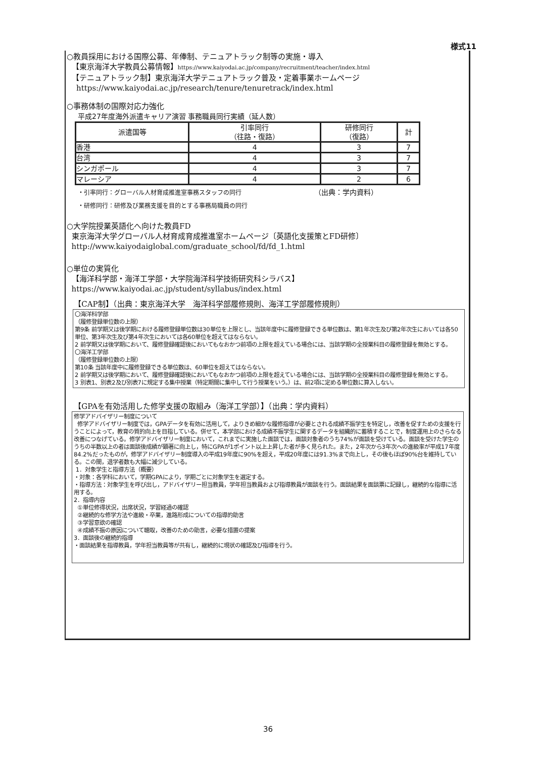様式11
○教員採用における国際公募、年俸制、テニュアトラック制等の実施・導入
【東京海洋大学教員公募情報】https://www.kaiyodai.ac.jp/company/recruitment/teacher/index.html
【テニュアトラック制】東京海洋大学テニュアトラック普及・定着事業ホームページ
https://www.kaiyodai.ac.jp/research/tenure/tenuretrack/index.html
○事務体制の国際対応力強化
平成27年度海外派遣キャリア演習 事務職員同行実績（延人数）
| 派遣国等 | 引率同行 （往路・復路） | 研修同行 （復路） | 計 |
| --- | --- | --- | --- |
| 香港 | 4 | 3 | 7 |
| 台湾 | 4 | 3 | 7 |
| シンガポール | 4 | 3 | 7 |
| マレーシア | 4 | 2 | 6 |
・引率同行：グローバル人材育成推進室事務スタッフの同行 （出典：学内資料）
・研修同行：研修及び業務支援を目的とする事務局職員の同行
○大学院授業英語化へ向けた教員FD
東京海洋大学グローバル人材育成育成推進室ホームページ〔英語化支援策とFD研修〕
http://www.kaiyodaiglobal.com/graduate_school/fd/fd_1.html
○単位の実質化
【海洋科学部・海洋工学部・大学院海洋科学技術研究科シラバス】
https://www.kaiyodai.ac.jp/student/syllabus/index.html
【CAP制】（出典：東京海洋大学　海洋科学部履修規則、海洋工学部履修規則）
〇海洋科学部
（履修登録単位数の上限）
第9条 前学期又は後学期における履修登録単位数は30単位を上限とし、当該年度中に履修登録できる単位数は、第1年次生及び第2年次生においては各50単位、第3年次生及び第4年次生においては各60単位を超えてはならない。
2 前学期又は後学期において、履修登録確認後においてもなおかつ前項の上限を超えている場合には、当該学期の全授業科目の履修登録を無効とする。
〇海洋工学部
（履修登録単位数の上限）
第10条 当該年度中に履修登録できる単位数は、60単位を超えてはならない。
2 前学期又は後学期において、履修登録確認後においてもなおかつ前項の上限を超えている場合には、当該学期の全授業科目の履修登録を無効とする。
3 別表1、別表2及び別表7に規定する集中授業（特定期間に集中して行う授業をいう。）は、前2項に定める単位数に算入しない。
【GPAを有効活用した修学支援の取組み（海洋工学部）】（出典：学内資料）
修学アドバイザリー制度について
修学アドバイザリー制度では，GPAデータを有効に活用して，よりきめ細かな履修指導が必要とされる成績不振学生を特定し，改善を促すための支援を行うことによって，教育の質的向上を目指している。併せて，本学部における成績不振学生に関するデータを組織的に蓄積することで，制度運用上のさらなる改善につなげている。修学アドバイザリー制度において，これまでに実施した面談では，面談対象者のうち74%が面談を受けている。面談を受けた学生のうちの半数以上の者は面談後成績が顕著に向上し，特にGPAが1ポイント以上上昇した者が多く見られた。また，2年次から3年次への進級率が平成17年度84.2%だったものが，修学アドバイザリー制度導入の平成19年度に90%を超え，平成20年度には91.3%まで向上し，その後もほぼ90%台を維持している。この間，退学者数も大幅に減少している。
1．対象学生と指導方法（概要）
・対象：各学科において，学期GPAにより，学期ごとに対象学生を選定する。
・指導方法：対象学生を呼び出し，アドバイザリー担当教員，学年担当教員および指導教員が面談を行う。面談結果を面談票に記録し，継続的な指導に活用する。
2．指導内容
①単位修得状況，出席状況，学習経過の確認
②継続的な修学方法や進級・卒業，進路形成についての指導的助言
③学習意欲の確認
④成績不振の原因について聴取，改善のための助言，必要な措置の提案
3．面談後の継続的指導
・面談結果を指導教員，学年担当教員等が共有し，継続的に現状の確認及び指導を行う。
36